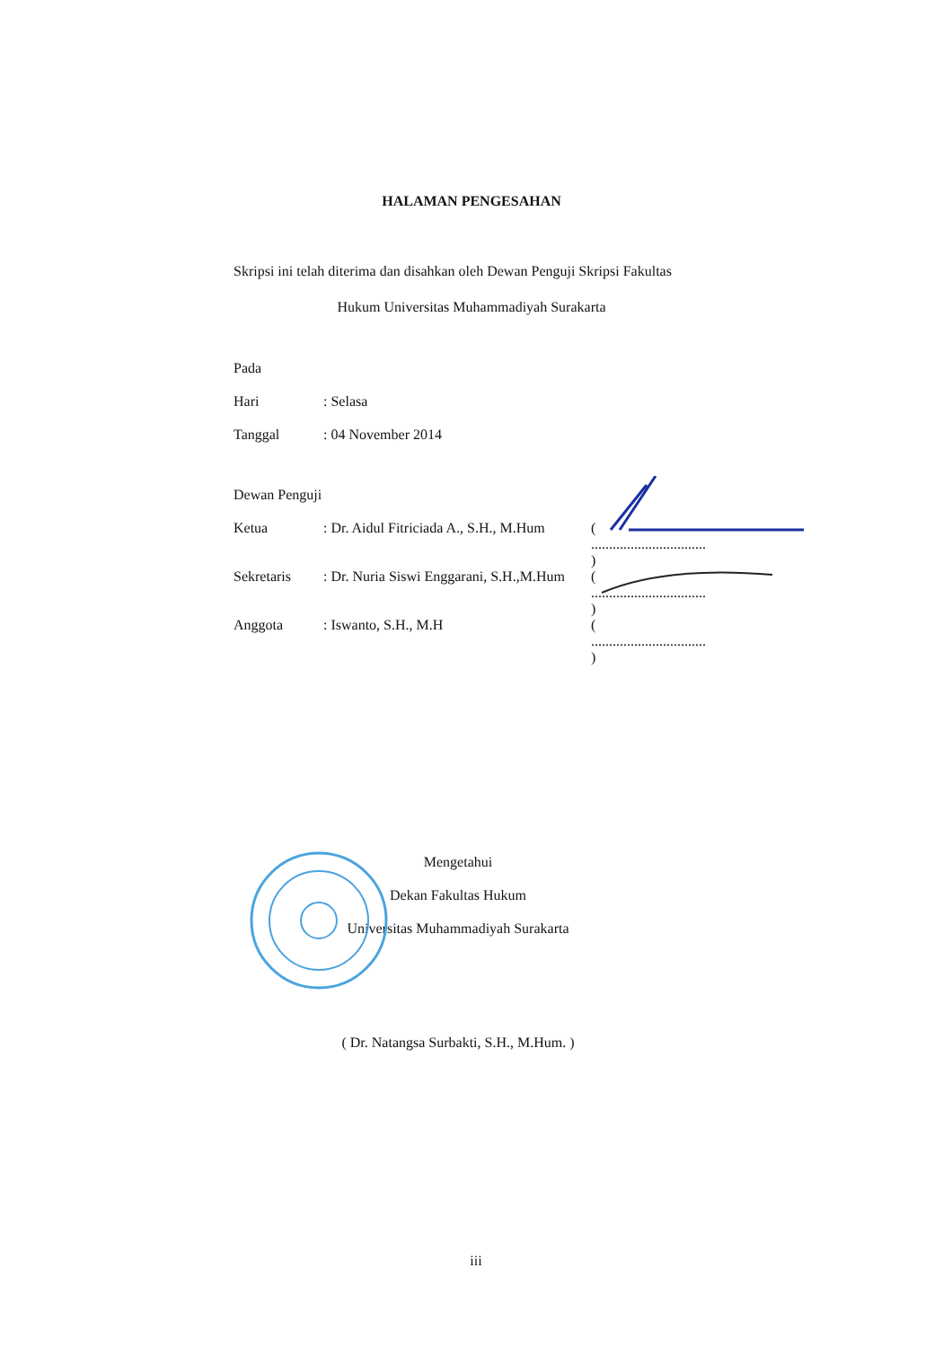HALAMAN PENGESAHAN
Skripsi ini telah diterima dan disahkan oleh Dewan Penguji Skripsi Fakultas
Hukum Universitas Muhammadiyah Surakarta
| Pada | |
| Hari | : Selasa |
| Tanggal | : 04 November 2014 |
| Dewan Penguji | | |
| Ketua | : Dr. Aidul Fitriciada A., S.H., M.Hum | ( ................................ ) |
| Sekretaris | : Dr. Nuria Siswi Enggarani, S.H.,M.Hum | ( ................................ ) |
| Anggota | : Iswanto, S.H., M.H | ( ................................ ) |
Mengetahui
Dekan Fakultas Hukum
Universitas Muhammadiyah Surakarta
( Dr. Natangsa Surbakti, S.H., M.Hum. )
iii